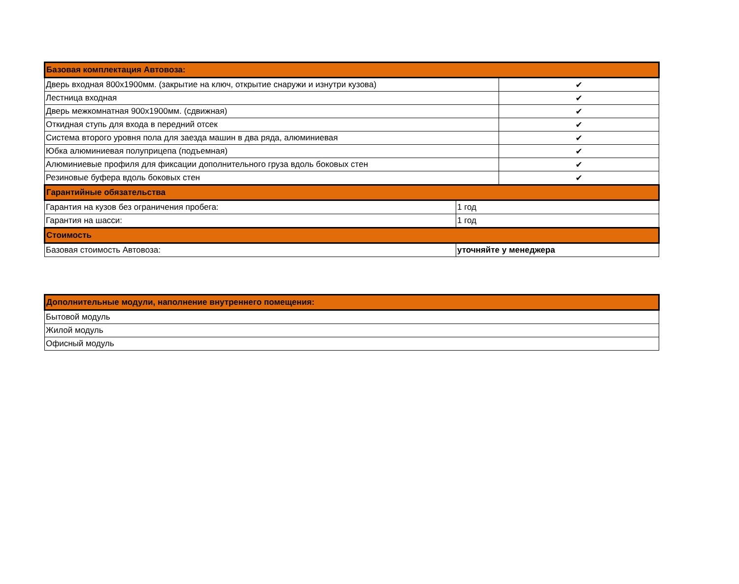| Базовая комплектация Автовоза: | | |
| --- | --- | --- |
| Дверь входная 800х1900мм. (закрытие на ключ, открытие снаружи и изнутри кузова) | | ✔ |
| Лестница входная | | ✔ |
| Дверь межкомнатная 900х1900мм. (сдвижная) | | ✔ |
| Откидная ступь для входа в передний отсек | | ✔ |
| Система второго уровня пола для заезда машин в два ряда, алюминиевая | | ✔ |
| Юбка алюминиевая полуприцепа (подъемная) | | ✔ |
| Алюминиевые профиля для фиксации дополнительного груза вдоль боковых стен | | ✔ |
| Резиновые буфера вдоль боковых стен | | ✔ |
| Гарантийные обязательства | | |
| Гарантия на кузов без ограничения пробега: | 1 год | |
| Гарантия на шасси: | 1 год | |
| Стоимость | | |
| Базовая стоимость Автовоза: | уточняйте у менеджера | |
| Дополнительные модули, наполнение внутреннего помещения: |
| --- |
| Бытовой модуль |
| Жилой модуль |
| Офисный модуль |